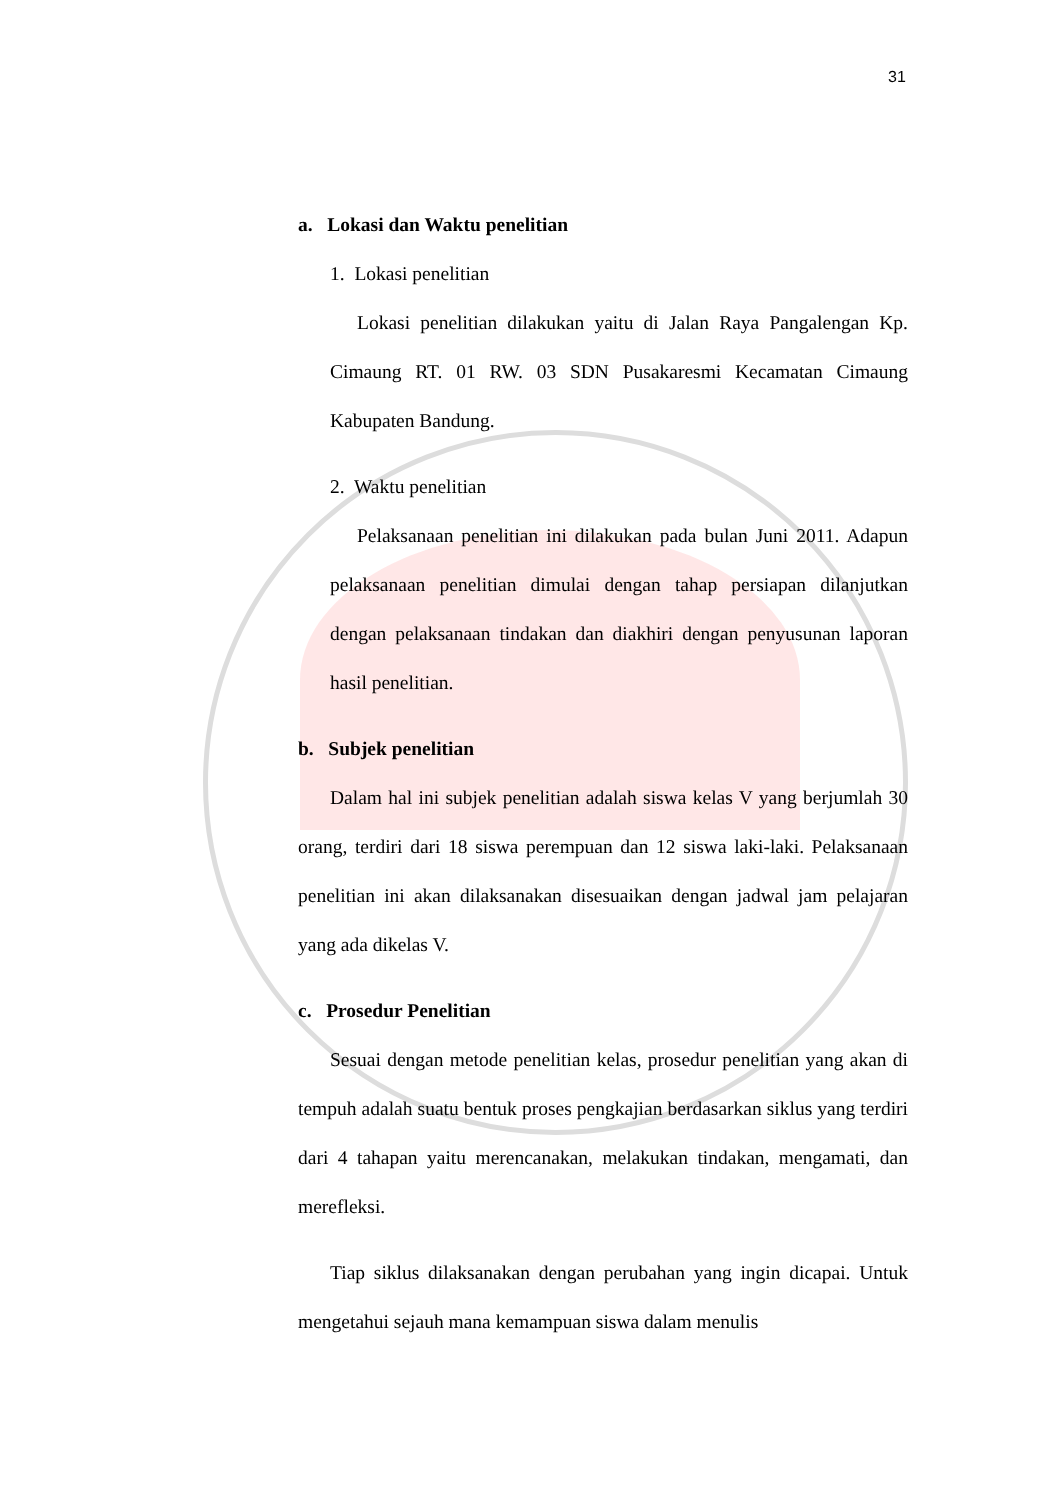31
a. Lokasi dan Waktu penelitian
1. Lokasi penelitian
Lokasi penelitian dilakukan yaitu di Jalan Raya Pangalengan Kp. Cimaung RT. 01 RW. 03 SDN Pusakaresmi Kecamatan Cimaung Kabupaten Bandung.
2. Waktu penelitian
Pelaksanaan penelitian ini dilakukan pada bulan Juni 2011. Adapun pelaksanaan penelitian dimulai dengan tahap persiapan dilanjutkan dengan pelaksanaan tindakan dan diakhiri dengan penyusunan laporan hasil penelitian.
b. Subjek penelitian
Dalam hal ini subjek penelitian adalah siswa kelas V yang berjumlah 30 orang, terdiri dari 18 siswa perempuan dan 12 siswa laki-laki. Pelaksanaan penelitian ini akan dilaksanakan disesuaikan dengan jadwal jam pelajaran yang ada dikelas V.
c. Prosedur Penelitian
Sesuai dengan metode penelitian kelas, prosedur penelitian yang akan di tempuh adalah suatu bentuk proses pengkajian berdasarkan siklus yang terdiri dari 4 tahapan yaitu merencanakan, melakukan tindakan, mengamati, dan merefleksi.
Tiap siklus dilaksanakan dengan perubahan yang ingin dicapai. Untuk mengetahui sejauh mana kemampuan siswa dalam menulis